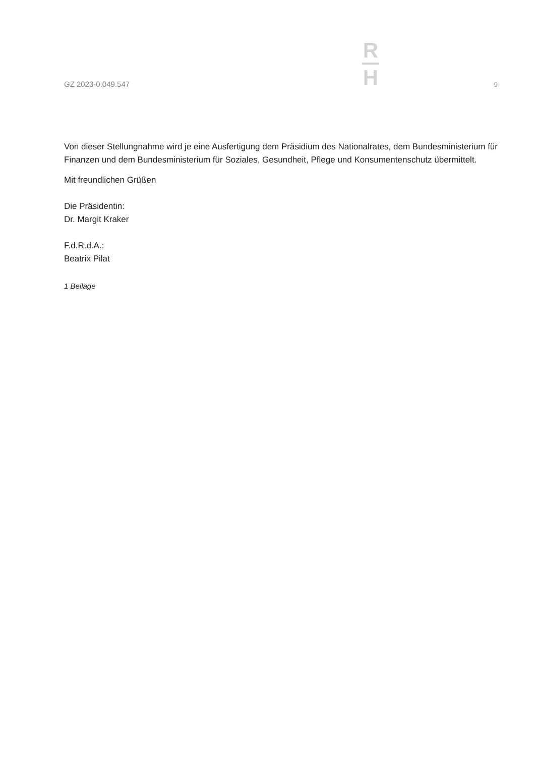GZ 2023-0.049.547
R
H
9
Von dieser Stellungnahme wird je eine Ausfertigung dem Präsidium des Nationalrates, dem Bundesministerium für Finanzen und dem Bundesministerium für Soziales, Gesundheit, Pflege und Konsumentenschutz übermittelt.
Mit freundlichen Grüßen
Die Präsidentin:
Dr. Margit Kraker
F.d.R.d.A.:
Beatrix Pilat
1 Beilage